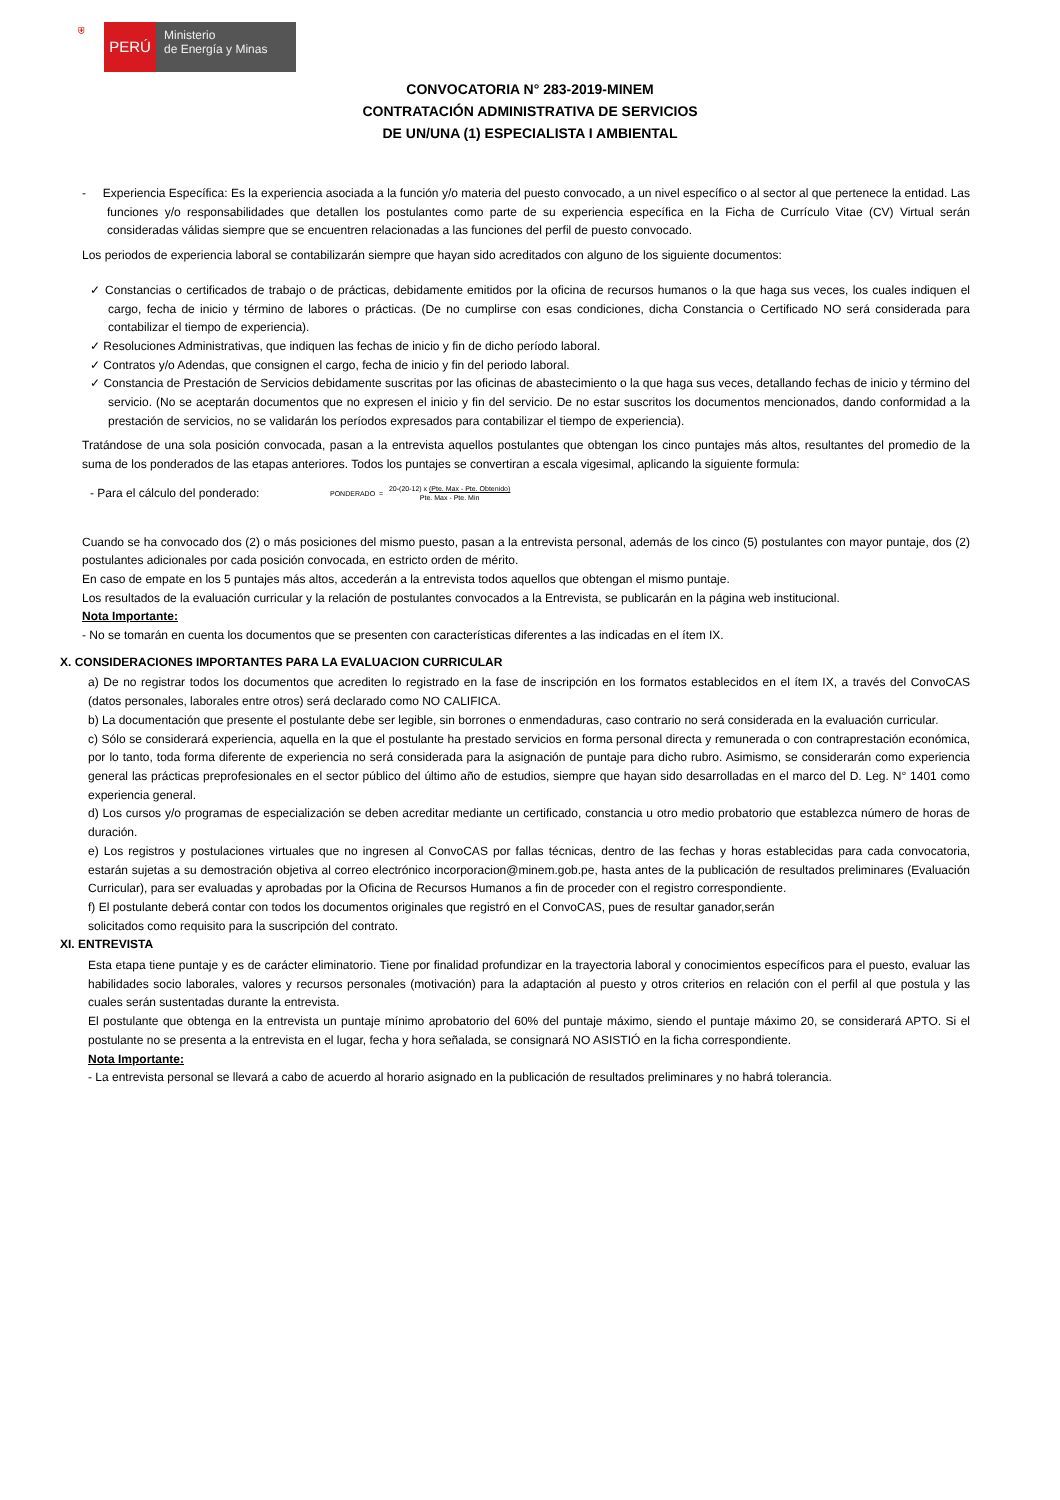⛨
PERÚ
Ministerio
de Energía y Minas
CONVOCATORIA N° 283-2019-MINEM
CONTRATACIÓN ADMINISTRATIVA DE SERVICIOS
DE UN/UNA (1) ESPECIALISTA I AMBIENTAL
- Experiencia Específica: Es la experiencia asociada a la función y/o materia del puesto convocado, a un nivel específico o al sector al que pertenece la entidad. Las funciones y/o responsabilidades que detallen los postulantes como parte de su experiencia específica en la Ficha de Currículo Vitae (CV) Virtual serán consideradas válidas siempre que se encuentren relacionadas a las funciones del perfil de puesto convocado.
Los periodos de experiencia laboral se contabilizarán siempre que hayan sido acreditados con alguno de los siguiente documentos:
✓ Constancias o certificados de trabajo o de prácticas, debidamente emitidos por la oficina de recursos humanos o la que haga sus veces, los cuales indiquen el cargo, fecha de inicio y término de labores o prácticas. (De no cumplirse con esas condiciones, dicha Constancia o Certificado NO será considerada para contabilizar el tiempo de experiencia).
✓ Resoluciones Administrativas, que indiquen las fechas de inicio y fin de dicho período laboral.
✓ Contratos y/o Adendas, que consignen el cargo, fecha de inicio y fin del periodo laboral.
✓ Constancia de Prestación de Servicios debidamente suscritas por las oficinas de abastecimiento o la que haga sus veces, detallando fechas de inicio y término del servicio. (No se aceptarán documentos que no expresen el inicio y fin del servicio. De no estar suscritos los documentos mencionados, dando conformidad a la prestación de servicios, no se validarán los períodos expresados para contabilizar el tiempo de experiencia).
Tratándose de una sola posición convocada, pasan a la entrevista aquellos postulantes que obtengan los cinco puntajes más altos, resultantes del promedio de la suma de los ponderados de las etapas anteriores. Todos los puntajes se convertiran a escala vigesimal, aplicando la siguiente formula:
- Para el cálculo del ponderado: PONDERADO = 20-(20-12) x (Pte. Max - Pte. Obtenido)
Pte. Max - Pte. Min
Cuando se ha convocado dos (2) o más posiciones del mismo puesto, pasan a la entrevista personal, además de los cinco (5) postulantes con mayor puntaje, dos (2) postulantes adicionales por cada posición convocada, en estricto orden de mérito.
En caso de empate en los 5 puntajes más altos, accederán a la entrevista todos aquellos que obtengan el mismo puntaje.
Los resultados de la evaluación curricular y la relación de postulantes convocados a la Entrevista, se publicarán en la página web institucional.
Nota Importante:
- No se tomarán en cuenta los documentos que se presenten con características diferentes a las indicadas en el ítem IX.
X. CONSIDERACIONES IMPORTANTES PARA LA EVALUACION CURRICULAR
a) De no registrar todos los documentos que acrediten lo registrado en la fase de inscripción en los formatos establecidos en el ítem IX, a través del ConvoCAS (datos personales, laborales entre otros) será declarado como NO CALIFICA.
b) La documentación que presente el postulante debe ser legible, sin borrones o enmendaduras, caso contrario no será considerada en la evaluación curricular.
c) Sólo se considerará experiencia, aquella en la que el postulante ha prestado servicios en forma personal directa y remunerada o con contraprestación económica, por lo tanto, toda forma diferente de experiencia no será considerada para la asignación de puntaje para dicho rubro. Asimismo, se considerarán como experiencia general las prácticas preprofesionales en el sector público del último año de estudios, siempre que hayan sido desarrolladas en el marco del D. Leg. N° 1401 como experiencia general.
d) Los cursos y/o programas de especialización se deben acreditar mediante un certificado, constancia u otro medio probatorio que establezca número de horas de duración.
e) Los registros y postulaciones virtuales que no ingresen al ConvoCAS por fallas técnicas, dentro de las fechas y horas establecidas para cada convocatoria, estarán sujetas a su demostración objetiva al correo electrónico incorporacion@minem.gob.pe, hasta antes de la publicación de resultados preliminares (Evaluación Curricular), para ser evaluadas y aprobadas por la Oficina de Recursos Humanos a fin de proceder con el registro correspondiente.
f) El postulante deberá contar con todos los documentos originales que registró en el ConvoCAS, pues de resultar ganador,serán
solicitados como requisito para la suscripción del contrato.
XI. ENTREVISTA
Esta etapa tiene puntaje y es de carácter eliminatorio. Tiene por finalidad profundizar en la trayectoria laboral y conocimientos específicos para el puesto, evaluar las habilidades socio laborales, valores y recursos personales (motivación) para la adaptación al puesto y otros criterios en relación con el perfil al que postula y las cuales serán sustentadas durante la entrevista.
El postulante que obtenga en la entrevista un puntaje mínimo aprobatorio del 60% del puntaje máximo, siendo el puntaje máximo 20, se considerará APTO. Si el postulante no se presenta a la entrevista en el lugar, fecha y hora señalada, se consignará NO ASISTIÓ en la ficha correspondiente.
Nota Importante:
- La entrevista personal se llevará a cabo de acuerdo al horario asignado en la publicación de resultados preliminares y no habrá tolerancia.